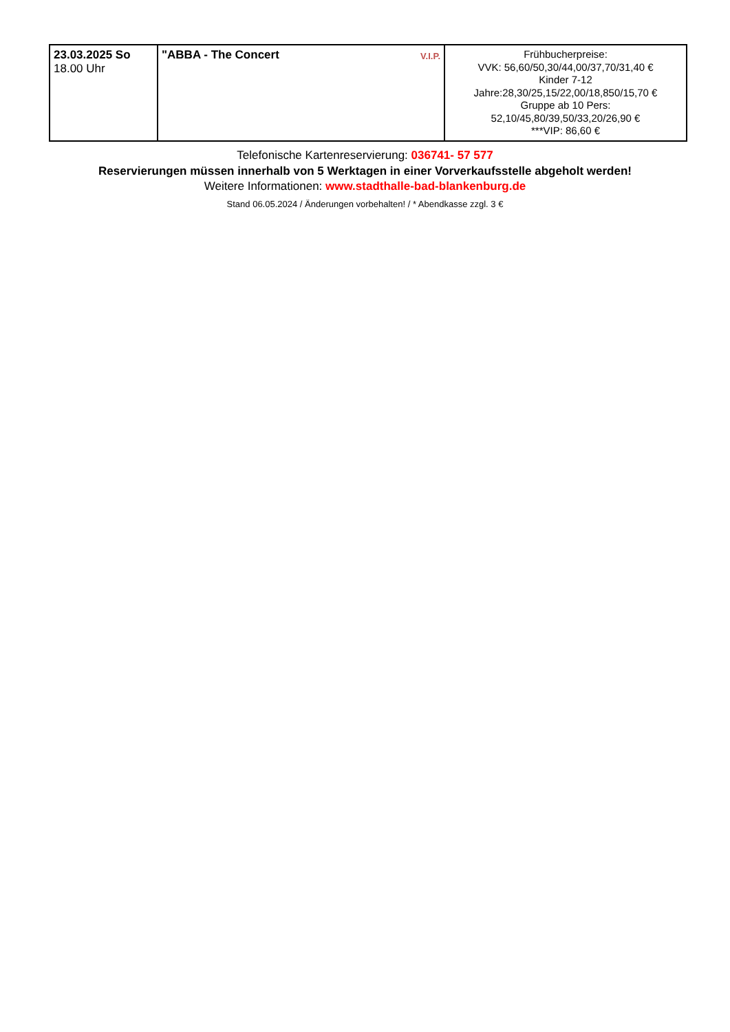| 23.03.2025 So 18.00 Uhr | V.I.P. "ABBA - The Concert | Frühbucherpreise: VVK: 56,60/50,30/44,00/37,70/31,40 € Kinder 7-12 Jahre:28,30/25,15/22,00/18,850/15,70 € Gruppe ab 10 Pers: 52,10/45,80/39,50/33,20/26,90 € ***VIP: 86,60 € |
Telefonische Kartenreservierung: 036741- 57 577
Reservierungen müssen innerhalb von 5 Werktagen in einer Vorverkaufsstelle abgeholt werden!
Weitere Informationen: www.stadthalle-bad-blankenburg.de
Stand 06.05.2024 / Änderungen vorbehalten! / * Abendkasse zzgl. 3 €